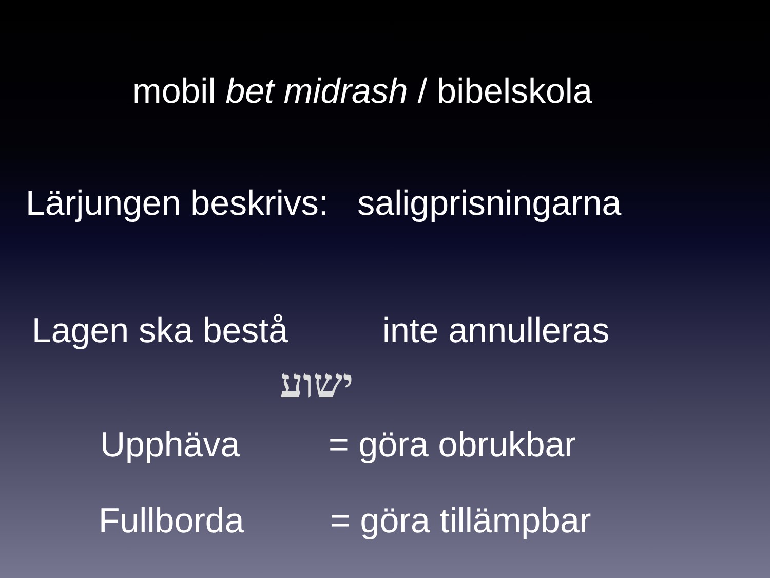mobil bet midrash / bibelskola
Lärjungen beskrivs: saligprisningarna
Lagen ska bestå inte annulleras
ישוע
Upphäva = göra obrukbar
Fullborda = göra tillämpbar